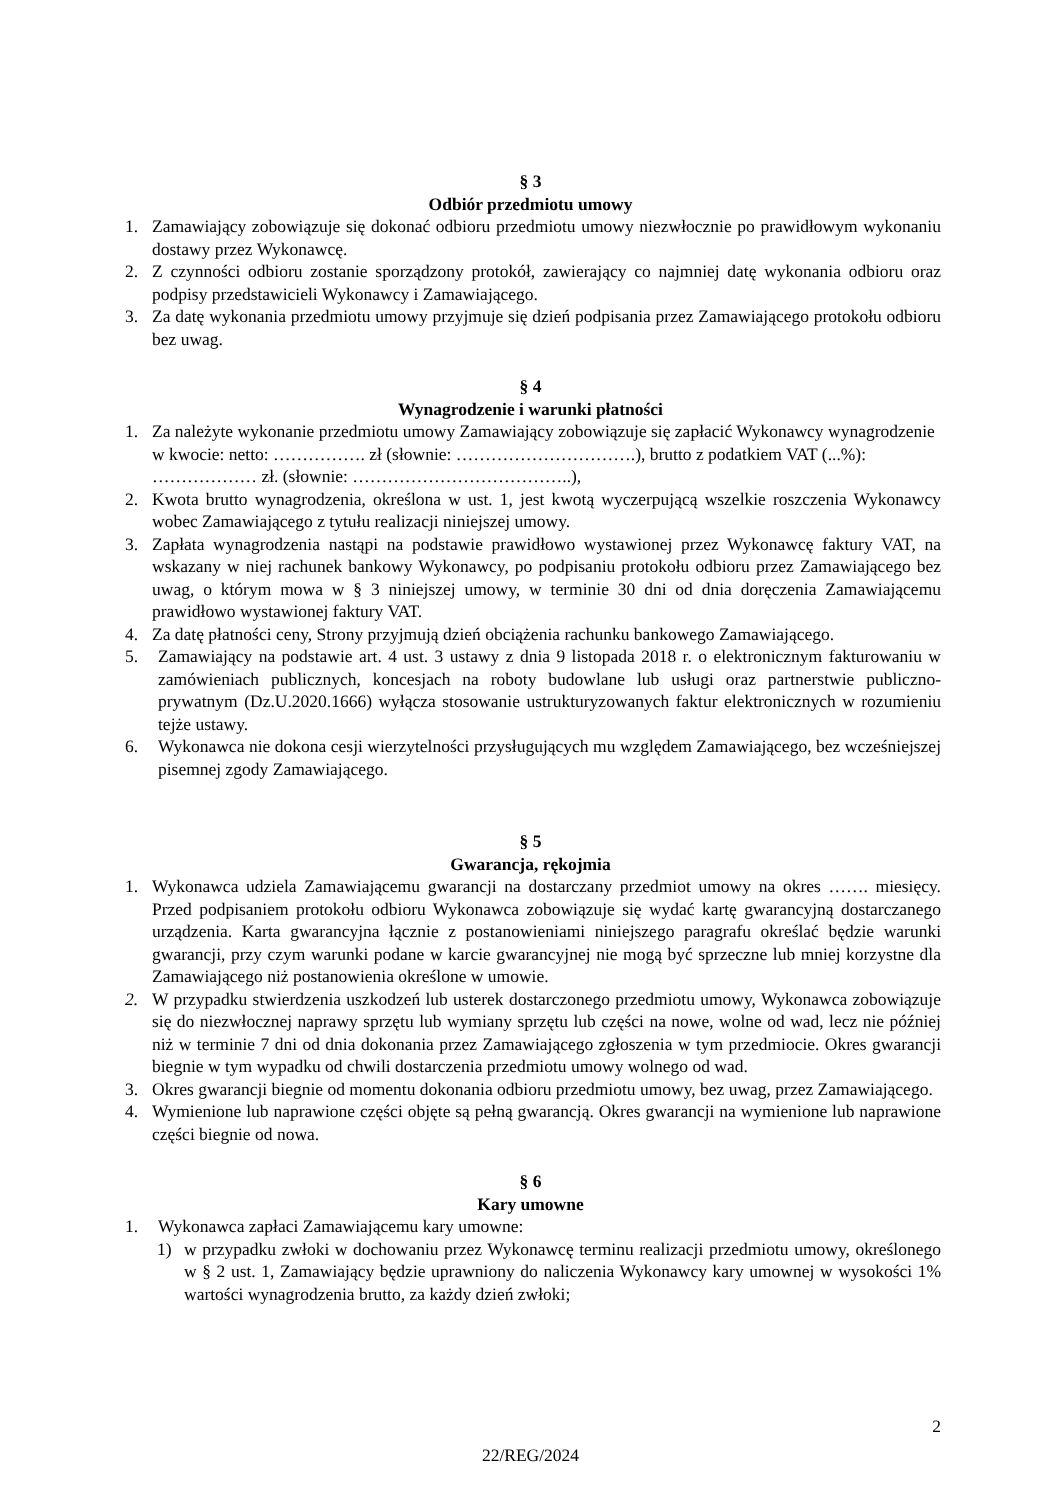§ 3
Odbiór przedmiotu umowy
1. Zamawiający zobowiązuje się dokonać odbioru przedmiotu umowy niezwłocznie po prawidłowym wykonaniu dostawy przez Wykonawcę.
2. Z czynności odbioru zostanie sporządzony protokół, zawierający co najmniej datę wykonania odbioru oraz podpisy przedstawicieli Wykonawcy i Zamawiającego.
3. Za datę wykonania przedmiotu umowy przyjmuje się dzień podpisania przez Zamawiającego protokołu odbioru bez uwag.
§ 4
Wynagrodzenie i warunki płatności
1. Za należyte wykonanie przedmiotu umowy Zamawiający zobowiązuje się zapłacić Wykonawcy wynagrodzenie w kwocie: netto: ……………. zł (słownie: ………………………….), brutto z podatkiem VAT (...%): ……………… zł. (słownie: ………………………………..),
2. Kwota brutto wynagrodzenia, określona w ust. 1, jest kwotą wyczerpującą wszelkie roszczenia Wykonawcy wobec Zamawiającego z tytułu realizacji niniejszej umowy.
3. Zapłata wynagrodzenia nastąpi na podstawie prawidłowo wystawionej przez Wykonawcę faktury VAT, na wskazany w niej rachunek bankowy Wykonawcy, po podpisaniu protokołu odbioru przez Zamawiającego bez uwag, o którym mowa w § 3 niniejszej umowy, w terminie 30 dni od dnia doręczenia Zamawiającemu prawidłowo wystawionej faktury VAT.
4. Za datę płatności ceny, Strony przyjmują dzień obciążenia rachunku bankowego Zamawiającego.
5. Zamawiający na podstawie art. 4 ust. 3 ustawy z dnia 9 listopada 2018 r. o elektronicznym fakturowaniu w zamówieniach publicznych, koncesjach na roboty budowlane lub usługi oraz partnerstwie publiczno-prywatnym (Dz.U.2020.1666) wyłącza stosowanie ustrukturyzowanych faktur elektronicznych w rozumieniu tejże ustawy.
6. Wykonawca nie dokona cesji wierzytelności przysługujących mu względem Zamawiającego, bez wcześniejszej pisemnej zgody Zamawiającego.
§ 5
Gwarancja, rękojmia
1. Wykonawca udziela Zamawiającemu gwarancji na dostarczany przedmiot umowy na okres ……. miesięcy. Przed podpisaniem protokołu odbioru Wykonawca zobowiązuje się wydać kartę gwarancyjną dostarczanego urządzenia. Karta gwarancyjna łącznie z postanowieniami niniejszego paragrafu określać będzie warunki gwarancji, przy czym warunki podane w karcie gwarancyjnej nie mogą być sprzeczne lub mniej korzystne dla Zamawiającego niż postanowienia określone w umowie.
2. W przypadku stwierdzenia uszkodzeń lub usterek dostarczonego przedmiotu umowy, Wykonawca zobowiązuje się do niezwłocznej naprawy sprzętu lub wymiany sprzętu lub części na nowe, wolne od wad, lecz nie później niż w terminie 7 dni od dnia dokonania przez Zamawiającego zgłoszenia w tym przedmiocie. Okres gwarancji biegnie w tym wypadku od chwili dostarczenia przedmiotu umowy wolnego od wad.
3. Okres gwarancji biegnie od momentu dokonania odbioru przedmiotu umowy, bez uwag, przez Zamawiającego.
4. Wymienione lub naprawione części objęte są pełną gwarancją. Okres gwarancji na wymienione lub naprawione części biegnie od nowa.
§ 6
Kary umowne
1. Wykonawca zapłaci Zamawiającemu kary umowne:
1) w przypadku zwłoki w dochowaniu przez Wykonawcę terminu realizacji przedmiotu umowy, określonego w § 2 ust. 1, Zamawiający będzie uprawniony do naliczenia Wykonawcy kary umownej w wysokości 1% wartości wynagrodzenia brutto, za każdy dzień zwłoki;
2
22/REG/2024